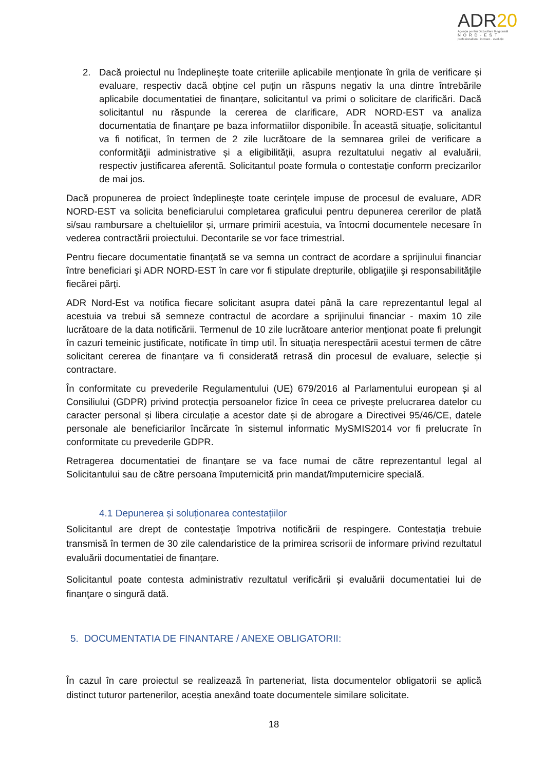ADR20
Agenția pentru Dezvoltare Regională
NORD-EST
profesionalism · inovare · evoluție
2. Dacă proiectul nu îndeplineşte toate criteriile aplicabile menţionate în grila de verificare și evaluare, respectiv dacă obține cel puțin un răspuns negativ la una dintre întrebările aplicabile documentatiei de finanțare, solicitantul va primi o solicitare de clarificări. Dacă solicitantul nu răspunde la cererea de clarificare, ADR NORD-EST va analiza documentatia de finanțare pe baza informatiilor disponibile. În această situație, solicitantul va fi notificat, în termen de 2 zile lucrătoare de la semnarea grilei de verificare a conformităţii administrative și a eligibilității, asupra rezultatului negativ al evaluării, respectiv justificarea aferentă. Solicitantul poate formula o contestație conform precizarilor de mai jos.
Dacă propunerea de proiect îndeplineşte toate cerinţele impuse de procesul de evaluare, ADR NORD-EST va solicita beneficiarului completarea graficului pentru depunerea cererilor de plată si/sau rambursare a cheltuielilor și, urmare primirii acestuia, va întocmi documentele necesare în vederea contractării proiectului. Decontarile se vor face trimestrial.
Pentru fiecare documentatie finanțată se va semna un contract de acordare a sprijinului financiar între beneficiari şi ADR NORD-EST în care vor fi stipulate drepturile, obligaţiile şi responsabilităţile fiecărei părți.
ADR Nord-Est va notifica fiecare solicitant asupra datei până la care reprezentantul legal al acestuia va trebui să semneze contractul de acordare a sprijinului financiar - maxim 10 zile lucrătoare de la data notificării. Termenul de 10 zile lucrătoare anterior menționat poate fi prelungit în cazuri temeinic justificate, notificate în timp util. În situația nerespectării acestui termen de către solicitant cererea de finanțare va fi considerată retrasă din procesul de evaluare, selecție și contractare.
În conformitate cu prevederile Regulamentului (UE) 679/2016 al Parlamentului european și al Consiliului (GDPR) privind protecția persoanelor fizice în ceea ce privește prelucrarea datelor cu caracter personal și libera circulație a acestor date și de abrogare a Directivei 95/46/CE, datele personale ale beneficiarilor încărcate în sistemul informatic MySMIS2014 vor fi prelucrate în conformitate cu prevederile GDPR.
Retragerea documentatiei de finanțare se va face numai de către reprezentantul legal al Solicitantului sau de către persoana împuternicită prin mandat/împuternicire specială.
4.1 Depunerea și soluționarea contestațiilor
Solicitantul are drept de contestaţie împotriva notificării de respingere. Contestaţia trebuie transmisă în termen de 30 zile calendaristice de la primirea scrisorii de informare privind rezultatul evaluării documentatiei de finanțare.
Solicitantul poate contesta administrativ rezultatul verificării și evaluării documentatiei lui de finanţare o singură dată.
5. DOCUMENTATIA DE FINANTARE / ANEXE OBLIGATORII:
În cazul în care proiectul se realizează în parteneriat, lista documentelor obligatorii se aplică distinct tuturor partenerilor, aceștia anexând toate documentele similare solicitate.
18